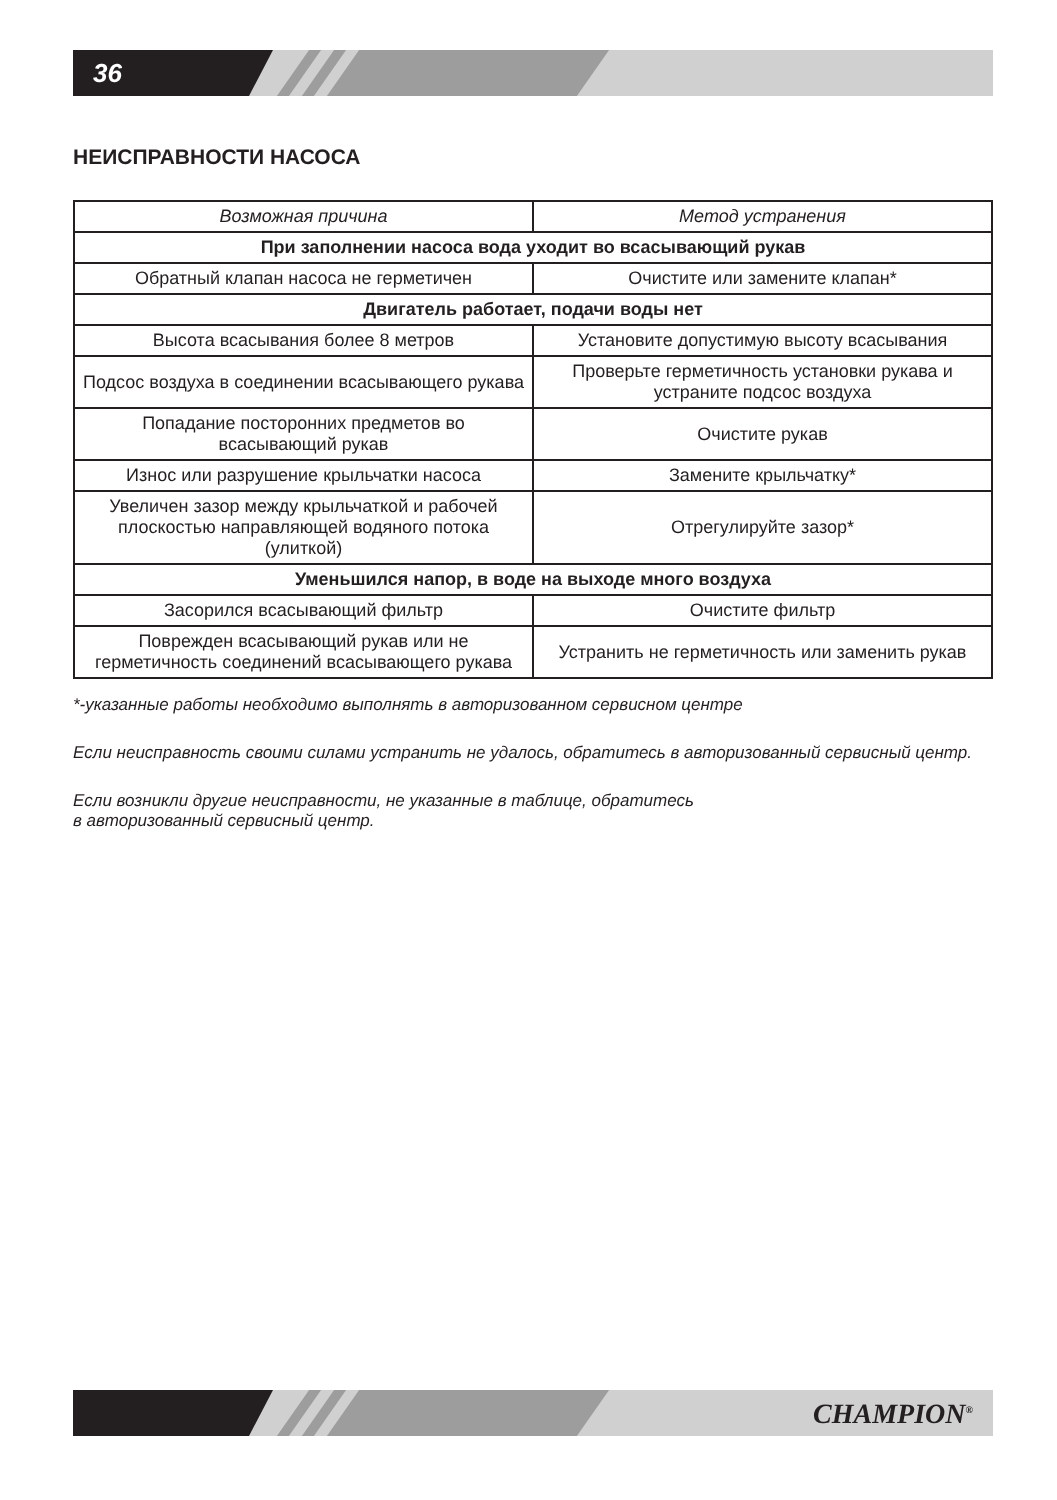36
НЕИСПРАВНОСТИ НАСОСА
| Возможная причина | Метод устранения |
| --- | --- |
| При заполнении насоса вода уходит во всасывающий рукав | |
| Обратный клапан насоса не герметичен | Очистите или замените клапан* |
| Двигатель работает, подачи воды нет | |
| Высота всасывания более 8 метров | Установите допустимую высоту всасывания |
| Подсос воздуха в соединении всасывающего рукава | Проверьте герметичность установки рукава и устраните подсос воздуха |
| Попадание посторонних предметов во всасывающий рукав | Очистите рукав |
| Износ или разрушение крыльчатки насоса | Замените крыльчатку* |
| Увеличен зазор между крыльчаткой и рабочей плоскостью направляющей водяного потока (улиткой) | Отрегулируйте зазор* |
| Уменьшился напор, в воде на выходе много воздуха | |
| Засорился всасывающий фильтр | Очистите фильтр |
| Поврежден всасывающий рукав или не герметичность соединений всасывающего рукава | Устранить не герметичность или заменить рукав |
*-указанные работы необходимо выполнять в авторизованном сервисном центре
Если неисправность своими силами устранить не удалось, обратитесь в авторизованный сервисный центр.
Если возникли другие неисправности, не указанные в таблице, обратитесь
в авторизованный сервисный центр.
CHAMPION<sup>®</sup>